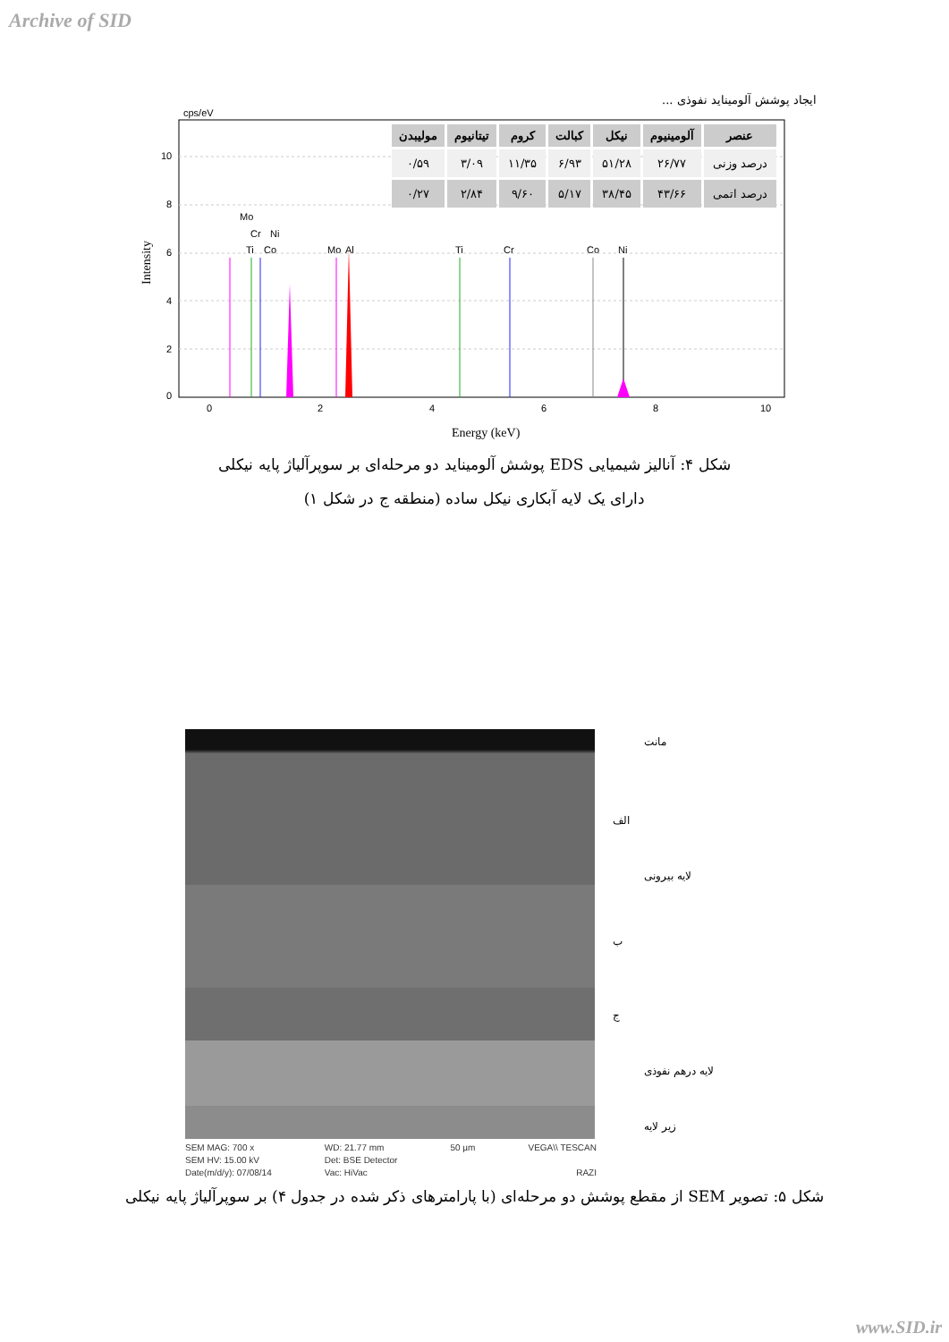Archive of SID
ایجاد پوشش آلومیناید نفوذی ...
cps/eV
10
8
6
4
2
0
0
2
4
6
8
10
Energy (keV)
Intensity
Mo
Cr
Ni
Ti
Co
Al
Mo
Ti
Cr
Co
Ni
| عنصر | آلومینیوم | نیکل | کبالت | کروم | تیتانیوم | مولیبدن |
| --- | --- | --- | --- | --- | --- | --- |
| درصد وزنی | ۲۶/۷۷ | ۵۱/۲۸ | ۶/۹۳ | ۱۱/۳۵ | ۳/۰۹ | ۰/۵۹ |
| درصد اتمی | ۴۳/۶۶ | ۳۸/۴۵ | ۵/۱۷ | ۹/۶۰ | ۲/۸۴ | ۰/۲۷ |
شکل ۴: آنالیز شیمیایی EDS پوشش آلومیناید دو مرحله‌ای بر سوپرآلیاژ پایه نیکلی
دارای یک لایه آبکاری نیکل ساده (منطقه ج در شکل ۱)
مانت
الف
لایه بیرونی
ب
ج
لایه درهم نفوذی
زیر لایه
SEM MAG: 700 x
SEM HV: 15.00 kV
Date(m/d/y): 07/08/14
WD: 21.77 mm
Det: BSE Detector
Vac: HiVac
50 µm VEGA\\ TESCAN
RAZI
شکل ۵: تصویر SEM از مقطع پوشش دو مرحله‌ای (با پارامترهای ذکر شده در جدول ۴) بر سوپرآلیاژ پایه نیکلی
www.SID.ir